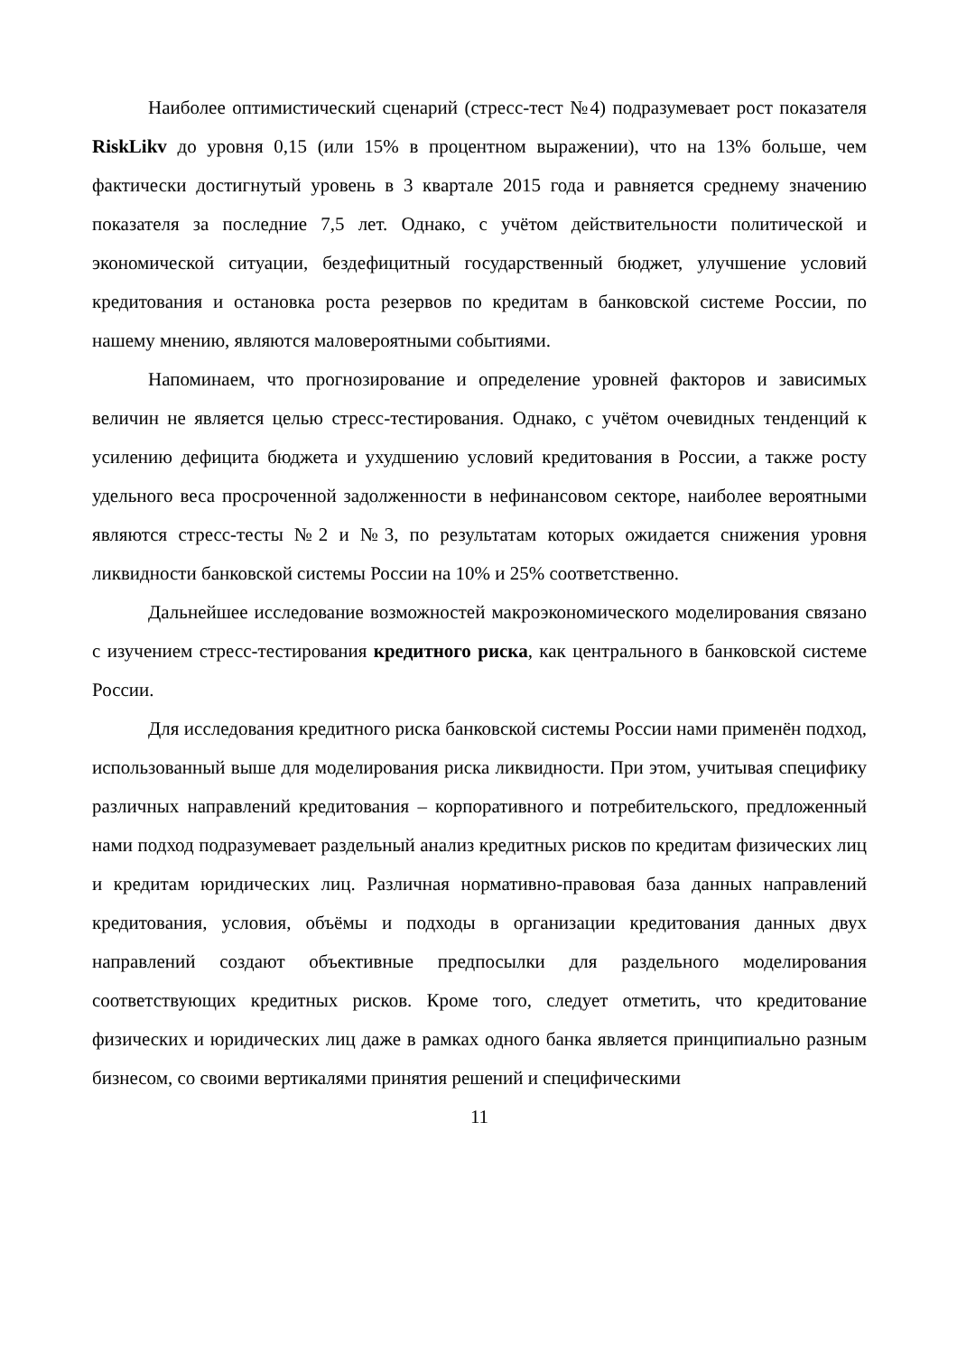Наиболее оптимистический сценарий (стресс-тест №4) подразумевает рост показателя RiskLikv до уровня 0,15 (или 15% в процентном выражении), что на 13% больше, чем фактически достигнутый уровень в 3 квартале 2015 года и равняется среднему значению показателя за последние 7,5 лет. Однако, с учётом действительности политической и экономической ситуации, бездефицитный государственный бюджет, улучшение условий кредитования и остановка роста резервов по кредитам в банковской системе России, по нашему мнению, являются маловероятными событиями.
Напоминаем, что прогнозирование и определение уровней факторов и зависимых величин не является целью стресс-тестирования. Однако, с учётом очевидных тенденций к усилению дефицита бюджета и ухудшению условий кредитования в России, а также росту удельного веса просроченной задолженности в нефинансовом секторе, наиболее вероятными являются стресс-тесты №2 и №3, по результатам которых ожидается снижения уровня ликвидности банковской системы России на 10% и 25% соответственно.
Дальнейшее исследование возможностей макроэкономического моделирования связано с изучением стресс-тестирования кредитного риска, как центрального в банковской системе России.
Для исследования кредитного риска банковской системы России нами применён подход, использованный выше для моделирования риска ликвидности. При этом, учитывая специфику различных направлений кредитования – корпоративного и потребительского, предложенный нами подход подразумевает раздельный анализ кредитных рисков по кредитам физических лиц и кредитам юридических лиц. Различная нормативно-правовая база данных направлений кредитования, условия, объёмы и подходы в организации кредитования данных двух направлений создают объективные предпосылки для раздельного моделирования соответствующих кредитных рисков. Кроме того, следует отметить, что кредитование физических и юридических лиц даже в рамках одного банка является принципиально разным бизнесом, со своими вертикалями принятия решений и специфическими
11